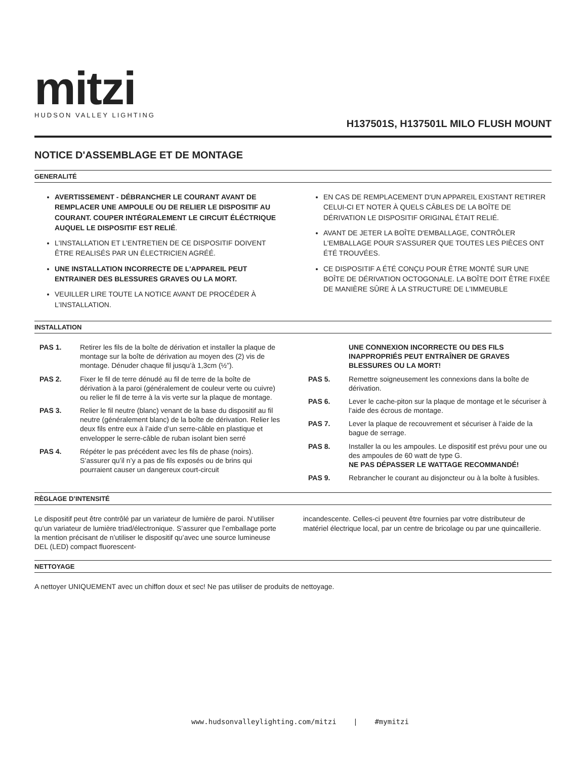mitzi
HUDSON VALLEY LIGHTING
H137501S, H137501L MILO FLUSH MOUNT
NOTICE D'ASSEMBLAGE ET DE MONTAGE
GENERALITÉ
AVERTISSEMENT - DÉBRANCHER LE COURANT AVANT DE REMPLACER UNE AMPOULE OU DE RELIER LE DISPOSITIF AU COURANT. COUPER INTÉGRALEMENT LE CIRCUIT ÉLÉCTRIQUE AUQUEL LE DISPOSITIF EST RELIÉ.
L'INSTALLATION ET L'ENTRETIEN DE CE DISPOSITIF DOIVENT ÊTRE REALISÉS PAR UN ÉLECTRICIEN AGRÉÉ.
UNE INSTALLATION INCORRECTE DE L'APPAREIL PEUT ENTRAINER DES BLESSURES GRAVES OU LA MORT.
VEUILLER LIRE TOUTE LA NOTICE AVANT DE PROCÉDER À L'INSTALLATION.
EN CAS DE REMPLACEMENT D'UN APPAREIL EXISTANT RETIRER CELUI-CI ET NOTER À QUELS CÂBLES DE LA BOÎTE DE DÉRIVATION LE DISPOSITIF ORIGINAL ÉTAIT RELIÉ.
AVANT DE JETER LA BOÎTE D'EMBALLAGE, CONTRÔLER L'EMBALLAGE POUR S'ASSURER QUE TOUTES LES PIÈCES ONT ÉTÉ TROUVÉES.
CE DISPOSITIF A ÉTÉ CONÇU POUR ÊTRE MONTÉ SUR UNE BOÎTE DE DÉRIVATION OCTOGONALE. LA BOÎTE DOIT ÊTRE FIXÉE DE MANIÈRE SÛRE À LA STRUCTURE DE L'IMMEUBLE
INSTALLATION
PAS 1. Retirer les fils de la boîte de dérivation et installer la plaque de montage sur la boîte de dérivation au moyen des (2) vis de montage. Dénuder chaque fil jusqu’à 1,3cm (½”).
PAS 2. Fixer le fil de terre dénudé au fil de terre de la boîte de dérivation à la paroi (généralement de couleur verte ou cuivre) ou relier le fil de terre à la vis verte sur la plaque de montage.
PAS 3. Relier le fil neutre (blanc) venant de la base du dispositif au fil neutre (généralement blanc) de la boîte de dérivation. Relier les deux fils entre eux à l’aide d’un serre-câble en plastique et envelopper le serre-câble de ruban isolant bien serré
PAS 4. Répéter le pas précédent avec les fils de phase (noirs). S’assurer qu’il n’y a pas de fils exposés ou de brins qui pourraient causer un dangereux court-circuit
UNE CONNEXION INCORRECTE OU DES FILS INAPPROPRIÉS PEUT ENTRAÎNER DE GRAVES BLESSURES OU LA MORT!
PAS 5. Remettre soigneusement les connexions dans la boîte de dérivation.
PAS 6. Lever le cache-piton sur la plaque de montage et le sécuriser à l’aide des écrous de montage.
PAS 7. Lever la plaque de recouvrement et sécuriser à l’aide de la bague de serrage.
PAS 8. Installer la ou les ampoules. Le dispositif est prévu pour une ou des ampoules de 60 watt de type G.
NE PAS DÉPASSER LE WATTAGE RECOMMANDÉ!
PAS 9. Rebrancher le courant au disjoncteur ou à la boîte à fusibles.
RÈGLAGE D’INTENSITÉ
Le dispositif peut être contrôlé par un variateur de lumière de paroi. N’utiliser qu’un variateur de lumière triad/électronique. S’assurer que l’emballage porte la mention précisant de n’utiliser le dispositif qu’avec une source lumineuse DEL (LED) compact fluorescent-
incandescente. Celles-ci peuvent être fournies par votre distributeur de matériel électrique local, par un centre de bricolage ou par une quincaillerie.
NETTOYAGE
A nettoyer UNIQUEMENT avec un chiffon doux et sec! Ne pas utiliser de produits de nettoyage.
www.hudsonvalleylighting.com/mitzi | #mymitzi